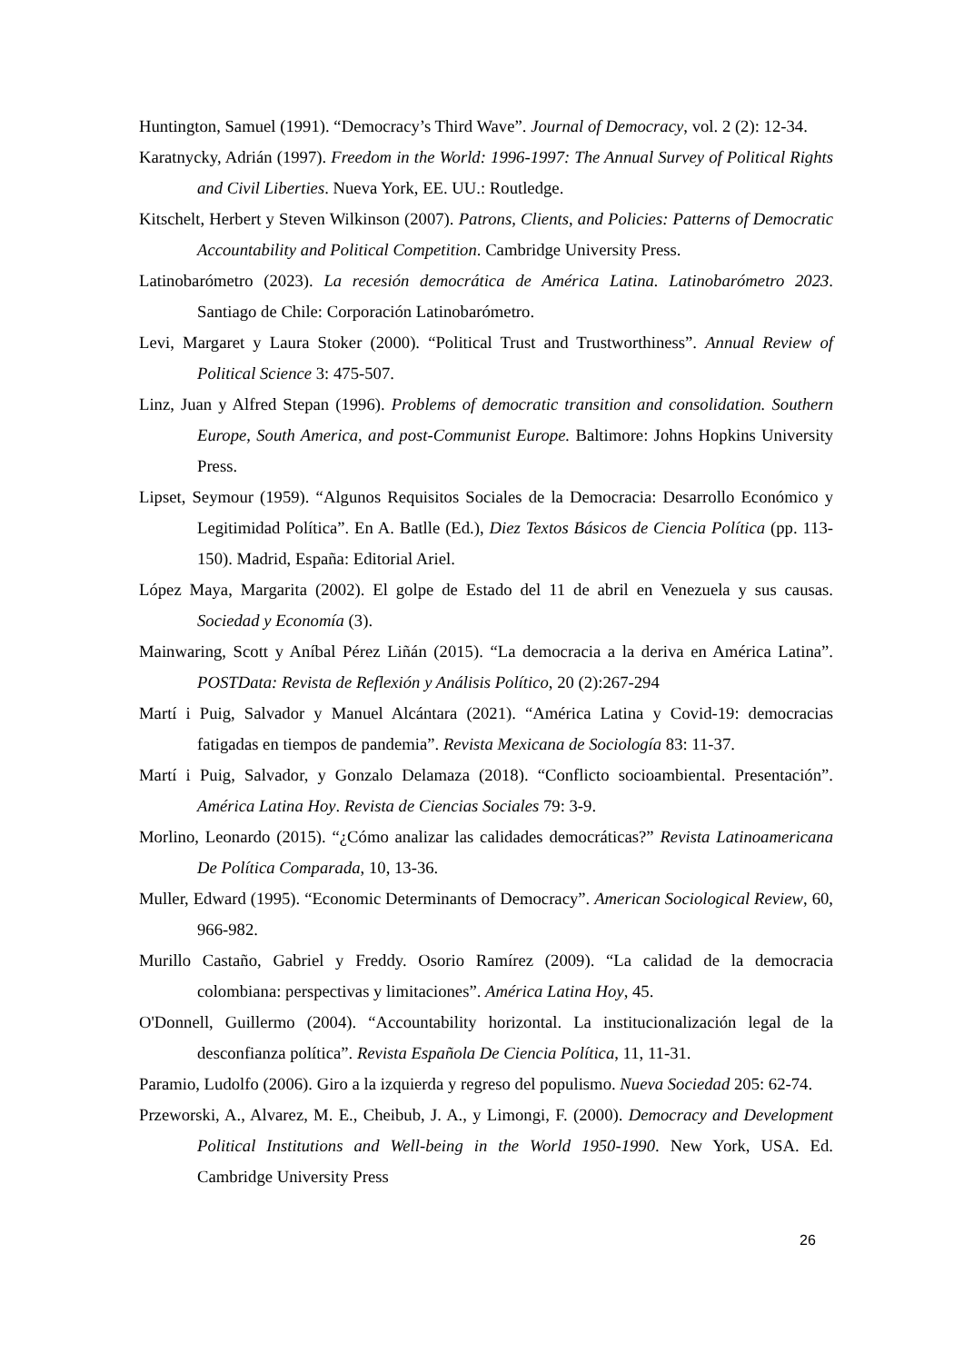Huntington, Samuel (1991). “Democracy’s Third Wave”. Journal of Democracy, vol. 2 (2): 12-34.
Karatnycky, Adrián (1997). Freedom in the World: 1996-1997: The Annual Survey of Political Rights and Civil Liberties. Nueva York, EE. UU.: Routledge.
Kitschelt, Herbert y Steven Wilkinson (2007). Patrons, Clients, and Policies: Patterns of Democratic Accountability and Political Competition. Cambridge University Press.
Latinobarómetro (2023). La recesión democrática de América Latina. Latinobarómetro 2023. Santiago de Chile: Corporación Latinobarómetro.
Levi, Margaret y Laura Stoker (2000). “Political Trust and Trustworthiness”. Annual Review of Political Science 3: 475-507.
Linz, Juan y Alfred Stepan (1996). Problems of democratic transition and consolidation. Southern Europe, South America, and post-Communist Europe. Baltimore: Johns Hopkins University Press.
Lipset, Seymour (1959). “Algunos Requisitos Sociales de la Democracia: Desarrollo Económico y Legitimidad Política”. En A. Batlle (Ed.), Diez Textos Básicos de Ciencia Política (pp. 113-150). Madrid, España: Editorial Ariel.
López Maya, Margarita (2002). El golpe de Estado del 11 de abril en Venezuela y sus causas. Sociedad y Economía (3).
Mainwaring, Scott y Aníbal Pérez Liñán (2015). “La democracia a la deriva en América Latina”. POSTData: Revista de Reflexión y Análisis Político, 20 (2):267-294
Martí i Puig, Salvador y Manuel Alcántara (2021). “América Latina y Covid-19: democracias fatigadas en tiempos de pandemia”. Revista Mexicana de Sociología 83: 11-37.
Martí i Puig, Salvador, y Gonzalo Delamaza (2018). “Conflicto socioambiental. Presentación”. América Latina Hoy. Revista de Ciencias Sociales 79: 3-9.
Morlino, Leonardo (2015). “¿Cómo analizar las calidades democráticas?” Revista Latinoamericana De Política Comparada, 10, 13-36.
Muller, Edward (1995). “Economic Determinants of Democracy”. American Sociological Review, 60, 966-982.
Murillo Castaño, Gabriel y Freddy. Osorio Ramírez (2009). “La calidad de la democracia colombiana: perspectivas y limitaciones”. América Latina Hoy, 45.
O'Donnell, Guillermo (2004). “Accountability horizontal. La institucionalización legal de la desconfianza política”. Revista Española De Ciencia Política, 11, 11-31.
Paramio, Ludolfo (2006). Giro a la izquierda y regreso del populismo. Nueva Sociedad 205: 62-74.
Przeworski, A., Alvarez, M. E., Cheibub, J. A., y Limongi, F. (2000). Democracy and Development Political Institutions and Well-being in the World 1950-1990. New York, USA. Ed. Cambridge University Press
26